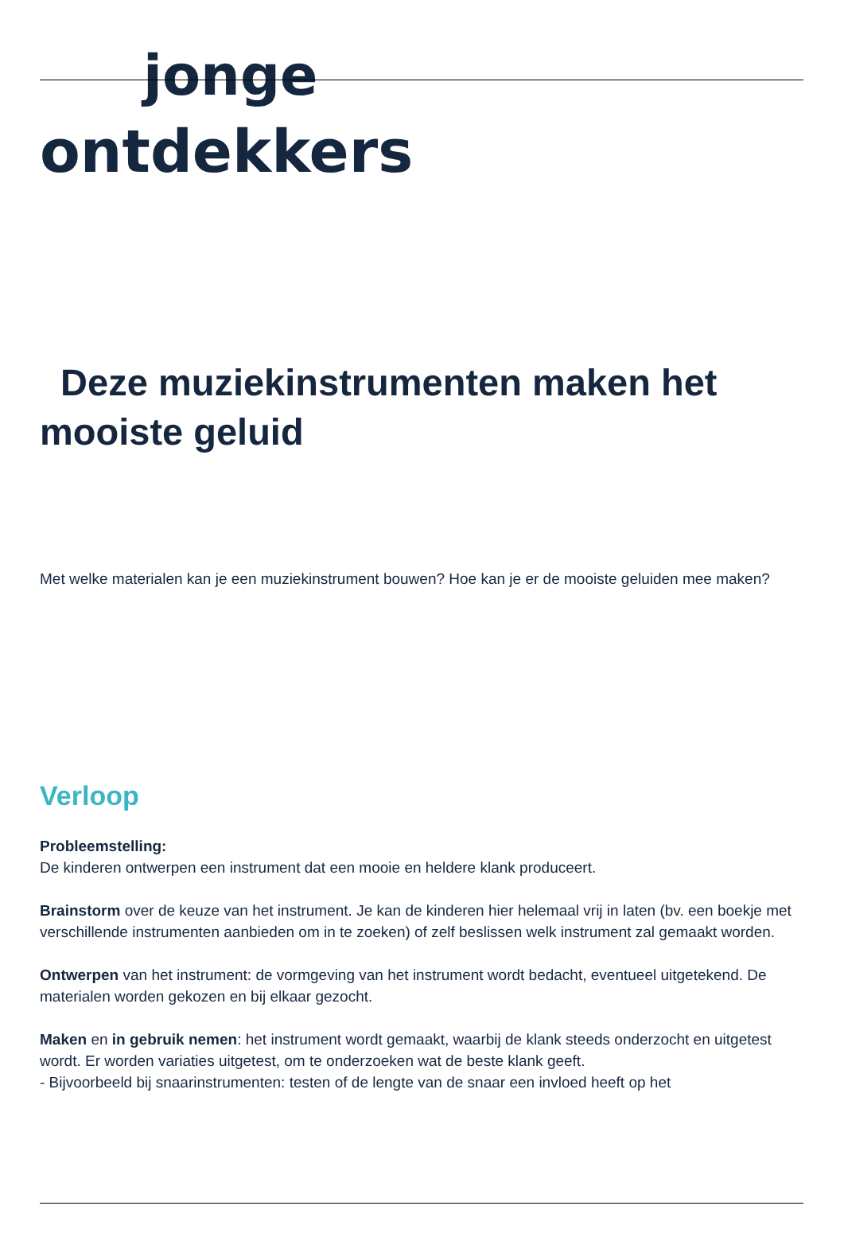jonge
ontdekkers
Deze muziekinstrumenten maken het mooiste geluid
Met welke materialen kan je een muziekinstrument bouwen? Hoe kan je er de mooiste geluiden mee maken?
Verloop
Probleemstelling:
De kinderen ontwerpen een instrument dat een mooie en heldere klank produceert.
Brainstorm over de keuze van het instrument. Je kan de kinderen hier helemaal vrij in laten (bv. een boekje met verschillende instrumenten aanbieden om in te zoeken) of zelf beslissen welk instrument zal gemaakt worden.
Ontwerpen van het instrument: de vormgeving van het instrument wordt bedacht, eventueel uitgetekend. De materialen worden gekozen en bij elkaar gezocht.
Maken en in gebruik nemen: het instrument wordt gemaakt, waarbij de klank steeds onderzocht en uitgetest wordt. Er worden variaties uitgetest, om te onderzoeken wat de beste klank geeft.
- Bijvoorbeeld bij snaarinstrumenten: testen of de lengte van de snaar een invloed heeft op het